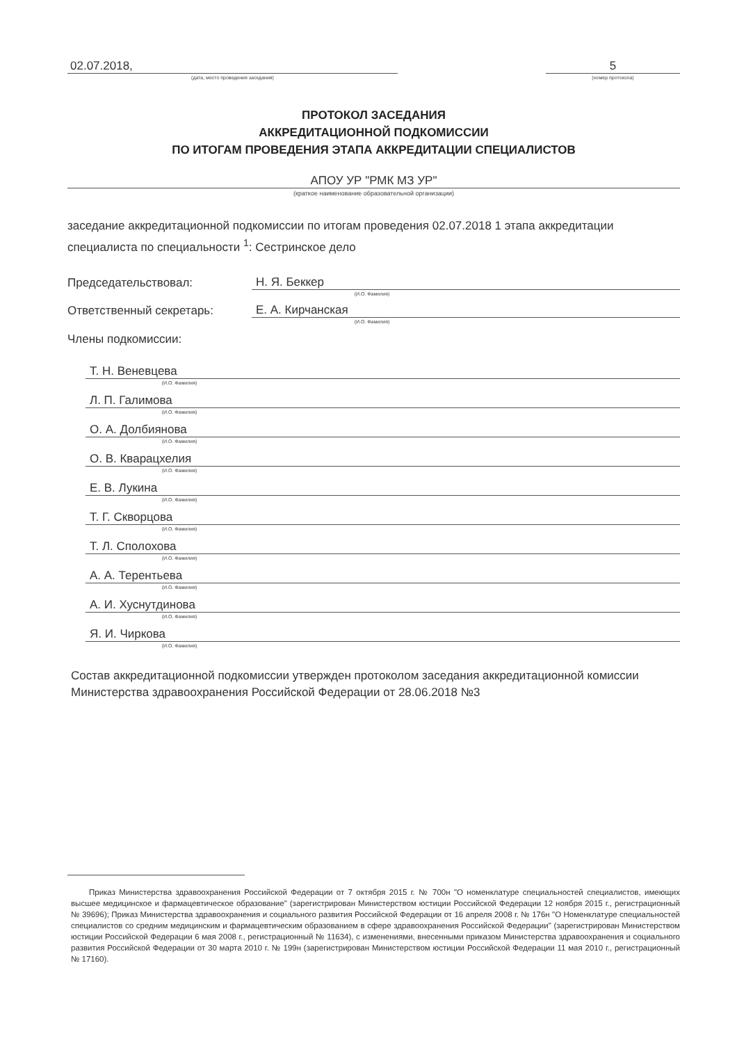02.07.2018,
(дата, место проведения заседания)
5
(номер протокола)
ПРОТОКОЛ ЗАСЕДАНИЯ
АККРЕДИТАЦИОННОЙ ПОДКОМИССИИ
ПО ИТОГАМ ПРОВЕДЕНИЯ ЭТАПА АККРЕДИТАЦИИ СПЕЦИАЛИСТОВ
АПОУ УР "РМК МЗ УР"
(краткое наименование образовательной организации)
заседание аккредитационной подкомиссии по итогам проведения 02.07.2018 1 этапа аккредитации специалиста по специальности <sup>1</sup>: Сестринское дело
Председательствовал:
Н. Я. Беккер
(И.О. Фамилия)
Ответственный секретарь:
Е. А. Кирчанская
(И.О. Фамилия)
Члены подкомиссии:
Т. Н. Веневцева
(И.О. Фамилия)
Л. П. Галимова
(И.О. Фамилия)
О. А. Долбиянова
(И.О. Фамилия)
О. В. Кварацхелия
(И.О. Фамилия)
Е. В. Лукина
(И.О. Фамилия)
Т. Г. Скворцова
(И.О. Фамилия)
Т. Л. Сполохова
(И.О. Фамилия)
А. А. Терентьева
(И.О. Фамилия)
А. И. Хуснутдинова
(И.О. Фамилия)
Я. И. Чиркова
(И.О. Фамилия)
Состав аккредитационной подкомиссии утвержден протоколом заседания аккредитационной комиссии Министерства здравоохранения Российской Федерации от 28.06.2018 №3
Приказ Министерства здравоохранения Российской Федерации от 7 октября 2015 г. № 700н "О номенклатуре специальностей специалистов, имеющих высшее медицинское и фармацевтическое образование" (зарегистрирован Министерством юстиции Российской Федерации 12 ноября 2015 г., регистрационный № 39696); Приказ Министерства здравоохранения и социального развития Российской Федерации от 16 апреля 2008 г. № 176н "О Номенклатуре специальностей специалистов со средним медицинским и фармацевтическим образованием в сфере здравоохранения Российской Федерации" (зарегистрирован Министерством юстиции Российской Федерации 6 мая 2008 г., регистрационный № 11634), с изменениями, внесенными приказом Министерства здравоохранения и социального развития Российской Федерации от 30 марта 2010 г. № 199н (зарегистрирован Министерством юстиции Российской Федерации 11 мая 2010 г., регистрационный № 17160).